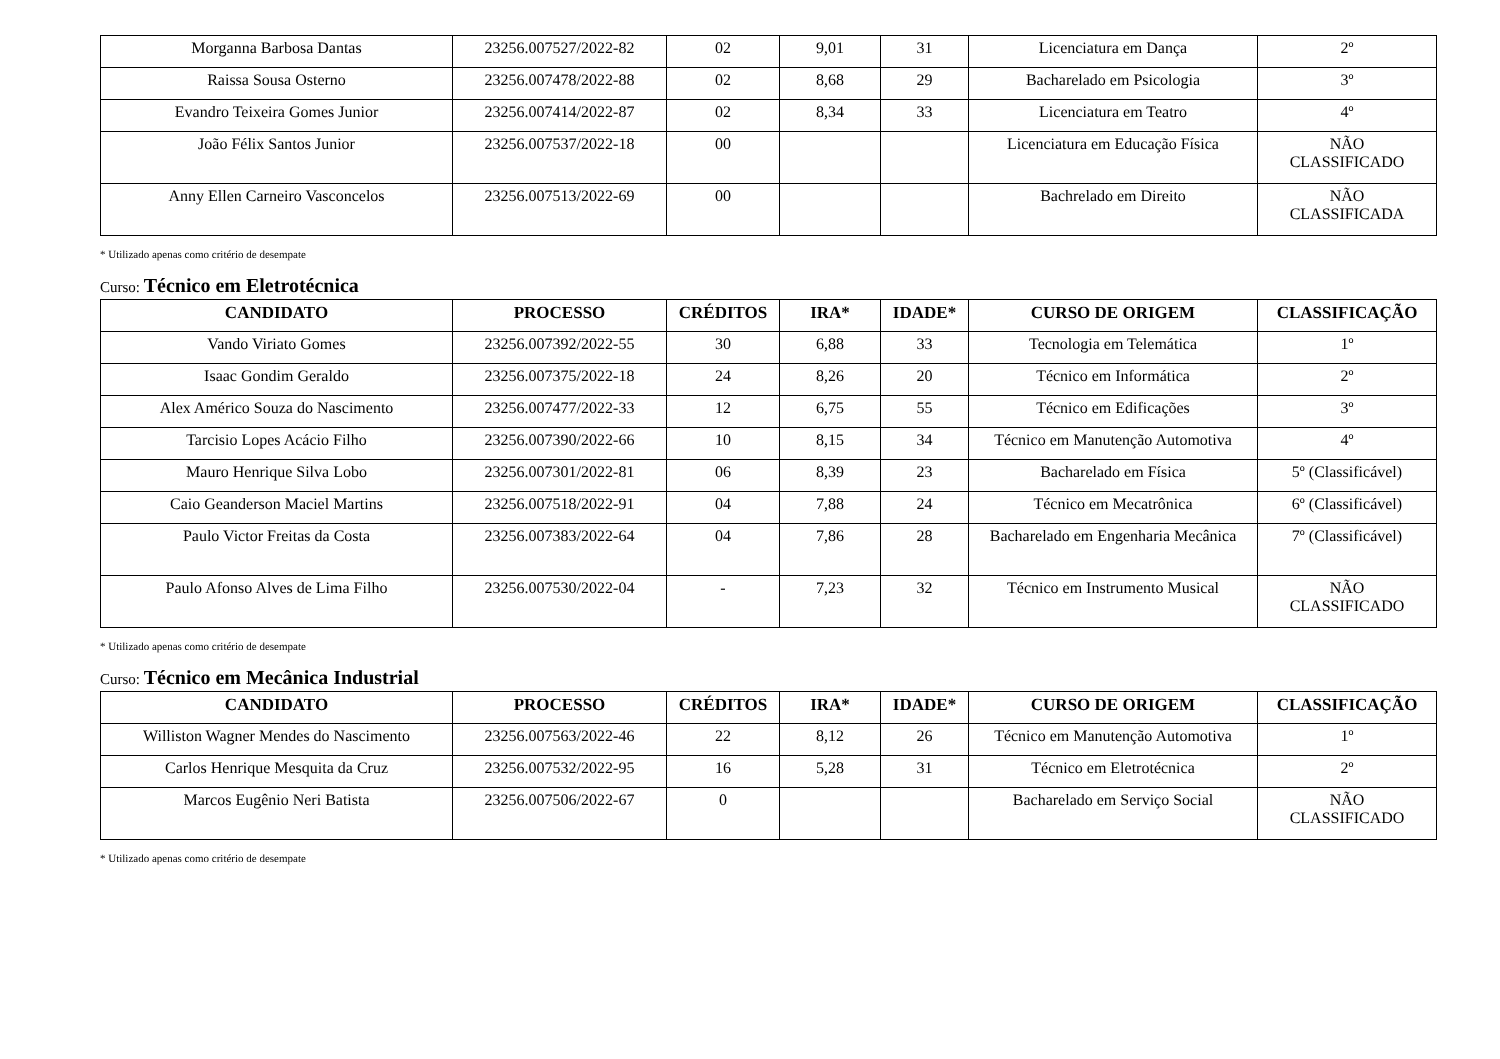| Morganna Barbosa Dantas | 23256.007527/2022-82 | 02 | 9,01 | 31 | Licenciatura em Dança | 2º |
| Raissa Sousa Osterno | 23256.007478/2022-88 | 02 | 8,68 | 29 | Bacharelado em Psicologia | 3º |
| Evandro Teixeira Gomes Junior | 23256.007414/2022-87 | 02 | 8,34 | 33 | Licenciatura em Teatro | 4º |
| João Félix Santos Junior | 23256.007537/2022-18 | 00 | | | Licenciatura em Educação Física | NÃO CLASSIFICADO |
| Anny Ellen Carneiro Vasconcelos | 23256.007513/2022-69 | 00 | | | Bachrelado em Direito | NÃO CLASSIFICADA |
* Utilizado apenas como critério de desempate
Curso: Técnico em Eletrotécnica
| CANDIDATO | PROCESSO | CRÉDITOS | IRA* | IDADE* | CURSO DE ORIGEM | CLASSIFICAÇÃO |
| --- | --- | --- | --- | --- | --- | --- |
| Vando Viriato Gomes | 23256.007392/2022-55 | 30 | 6,88 | 33 | Tecnologia em Telemática | 1º |
| Isaac Gondim Geraldo | 23256.007375/2022-18 | 24 | 8,26 | 20 | Técnico em Informática | 2º |
| Alex Américo Souza do Nascimento | 23256.007477/2022-33 | 12 | 6,75 | 55 | Técnico em Edificações | 3º |
| Tarcisio Lopes Acácio Filho | 23256.007390/2022-66 | 10 | 8,15 | 34 | Técnico em Manutenção Automotiva | 4º |
| Mauro Henrique Silva Lobo | 23256.007301/2022-81 | 06 | 8,39 | 23 | Bacharelado em Física | 5º (Classificável) |
| Caio Geanderson Maciel Martins | 23256.007518/2022-91 | 04 | 7,88 | 24 | Técnico em Mecatrônica | 6º (Classificável) |
| Paulo Victor Freitas da Costa | 23256.007383/2022-64 | 04 | 7,86 | 28 | Bacharelado em Engenharia Mecânica | 7º (Classificável) |
| Paulo Afonso Alves de Lima Filho | 23256.007530/2022-04 | - | 7,23 | 32 | Técnico em Instrumento Musical | NÃO CLASSIFICADO |
* Utilizado apenas como critério de desempate
Curso: Técnico em Mecânica Industrial
| CANDIDATO | PROCESSO | CRÉDITOS | IRA* | IDADE* | CURSO DE ORIGEM | CLASSIFICAÇÃO |
| --- | --- | --- | --- | --- | --- | --- |
| Williston Wagner Mendes do Nascimento | 23256.007563/2022-46 | 22 | 8,12 | 26 | Técnico em Manutenção Automotiva | 1º |
| Carlos Henrique Mesquita da Cruz | 23256.007532/2022-95 | 16 | 5,28 | 31 | Técnico em Eletrotécnica | 2º |
| Marcos Eugênio Neri Batista | 23256.007506/2022-67 | 0 | | | Bacharelado em Serviço Social | NÃO CLASSIFICADO |
* Utilizado apenas como critério de desempate